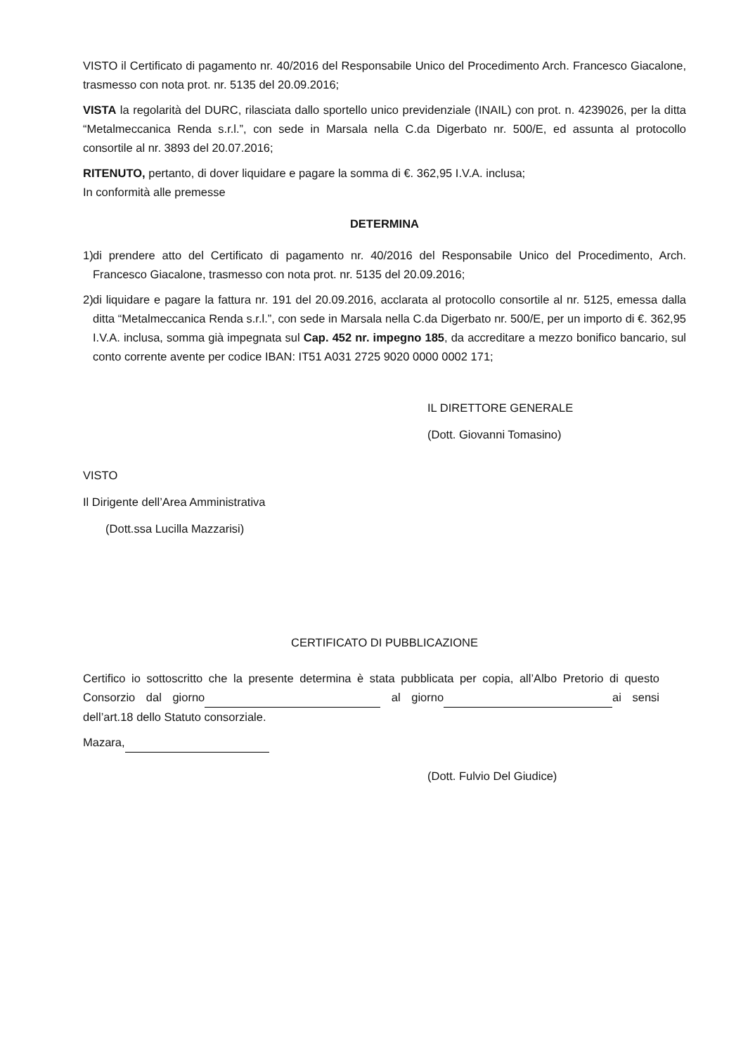VISTO il Certificato di pagamento nr. 40/2016 del Responsabile Unico del Procedimento Arch. Francesco Giacalone, trasmesso con nota prot. nr. 5135 del 20.09.2016;
VISTA la regolarità del DURC, rilasciata dallo sportello unico previdenziale (INAIL) con prot. n. 4239026, per la ditta “Metalmeccanica Renda s.r.l.”, con sede in Marsala nella C.da Digerbato nr. 500/E, ed assunta al protocollo consortile al nr. 3893 del 20.07.2016;
RITENUTO, pertanto, di dover liquidare e pagare la somma di €. 362,95 I.V.A. inclusa;
In conformità alle premesse
DETERMINA
1) di prendere atto del Certificato di pagamento nr. 40/2016 del Responsabile Unico del Procedimento, Arch. Francesco Giacalone, trasmesso con nota prot. nr. 5135 del 20.09.2016;
2) di liquidare e pagare la fattura nr. 191 del 20.09.2016, acclarata al protocollo consortile al nr. 5125, emessa dalla ditta “Metalmeccanica Renda s.r.l.”, con sede in Marsala nella C.da Digerbato nr. 500/E, per un importo di €. 362,95 I.V.A. inclusa, somma già impegnata sul Cap. 452 nr. impegno 185, da accreditare a mezzo bonifico bancario, sul conto corrente avente per codice IBAN: IT51 A031 2725 9020 0000 0002 171;
IL DIRETTORE GENERALE
(Dott. Giovanni Tomasino)
VISTO
Il Dirigente dell’Area Amministrativa
(Dott.ssa Lucilla Mazzarisi)
CERTIFICATO DI PUBBLICAZIONE
Certifico io sottoscritto che la presente determina è stata pubblicata per copia, all’Albo Pretorio di questo Consorzio dal giorno al giorno ai sensi dell’art.18 dello Statuto consorziale.
Mazara,
(Dott. Fulvio Del Giudice)